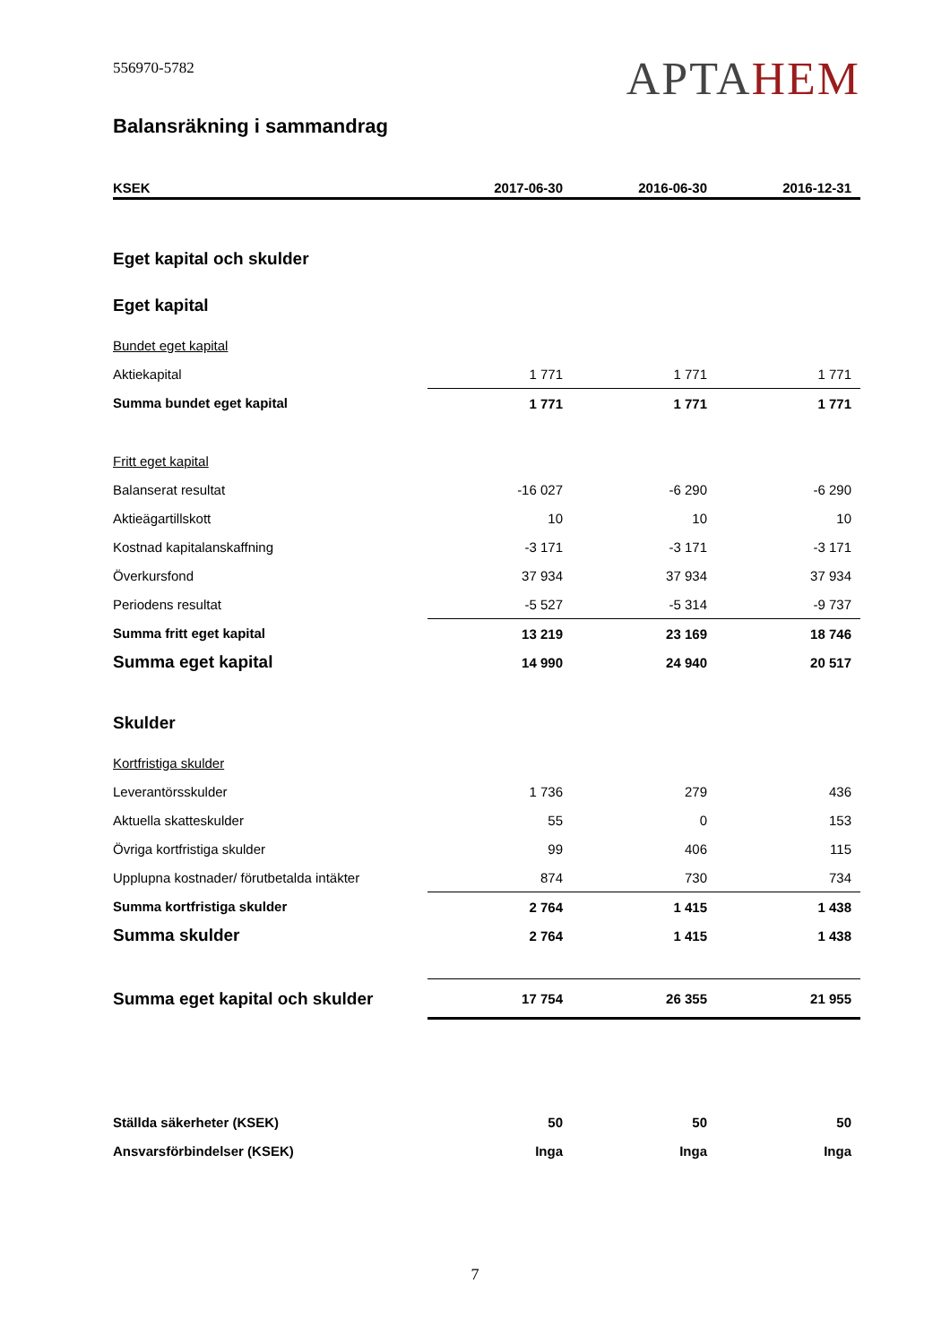556970-5782
APTAHEM
Balansräkning i sammandrag
| KSEK | 2017-06-30 | 2016-06-30 | 2016-12-31 |
| --- | --- | --- | --- |
| Eget kapital och skulder | | | |
| Eget kapital | | | |
| Bundet eget kapital | | | |
| Aktiekapital | 1 771 | 1 771 | 1 771 |
| Summa bundet eget kapital | 1 771 | 1 771 | 1 771 |
| Fritt eget kapital | | | |
| Balanserat resultat | -16 027 | -6 290 | -6 290 |
| Aktieägartillskott | 10 | 10 | 10 |
| Kostnad kapitalanskaffning | -3 171 | -3 171 | -3 171 |
| Överkursfond | 37 934 | 37 934 | 37 934 |
| Periodens resultat | -5 527 | -5 314 | -9 737 |
| Summa fritt eget kapital | 13 219 | 23 169 | 18 746 |
| Summa eget kapital | 14 990 | 24 940 | 20 517 |
| Skulder | | | |
| Kortfristiga skulder | | | |
| Leverantörsskulder | 1 736 | 279 | 436 |
| Aktuella skatteskulder | 55 | 0 | 153 |
| Övriga kortfristiga skulder | 99 | 406 | 115 |
| Upplupna kostnader/ förutbetalda intäkter | 874 | 730 | 734 |
| Summa kortfristiga skulder | 2 764 | 1 415 | 1 438 |
| Summa skulder | 2 764 | 1 415 | 1 438 |
| Summa eget kapital och skulder | 17 754 | 26 355 | 21 955 |
| Ställda säkerheter (KSEK) | 50 | 50 | 50 |
| Ansvarsförbindelser (KSEK) | Inga | Inga | Inga |
7